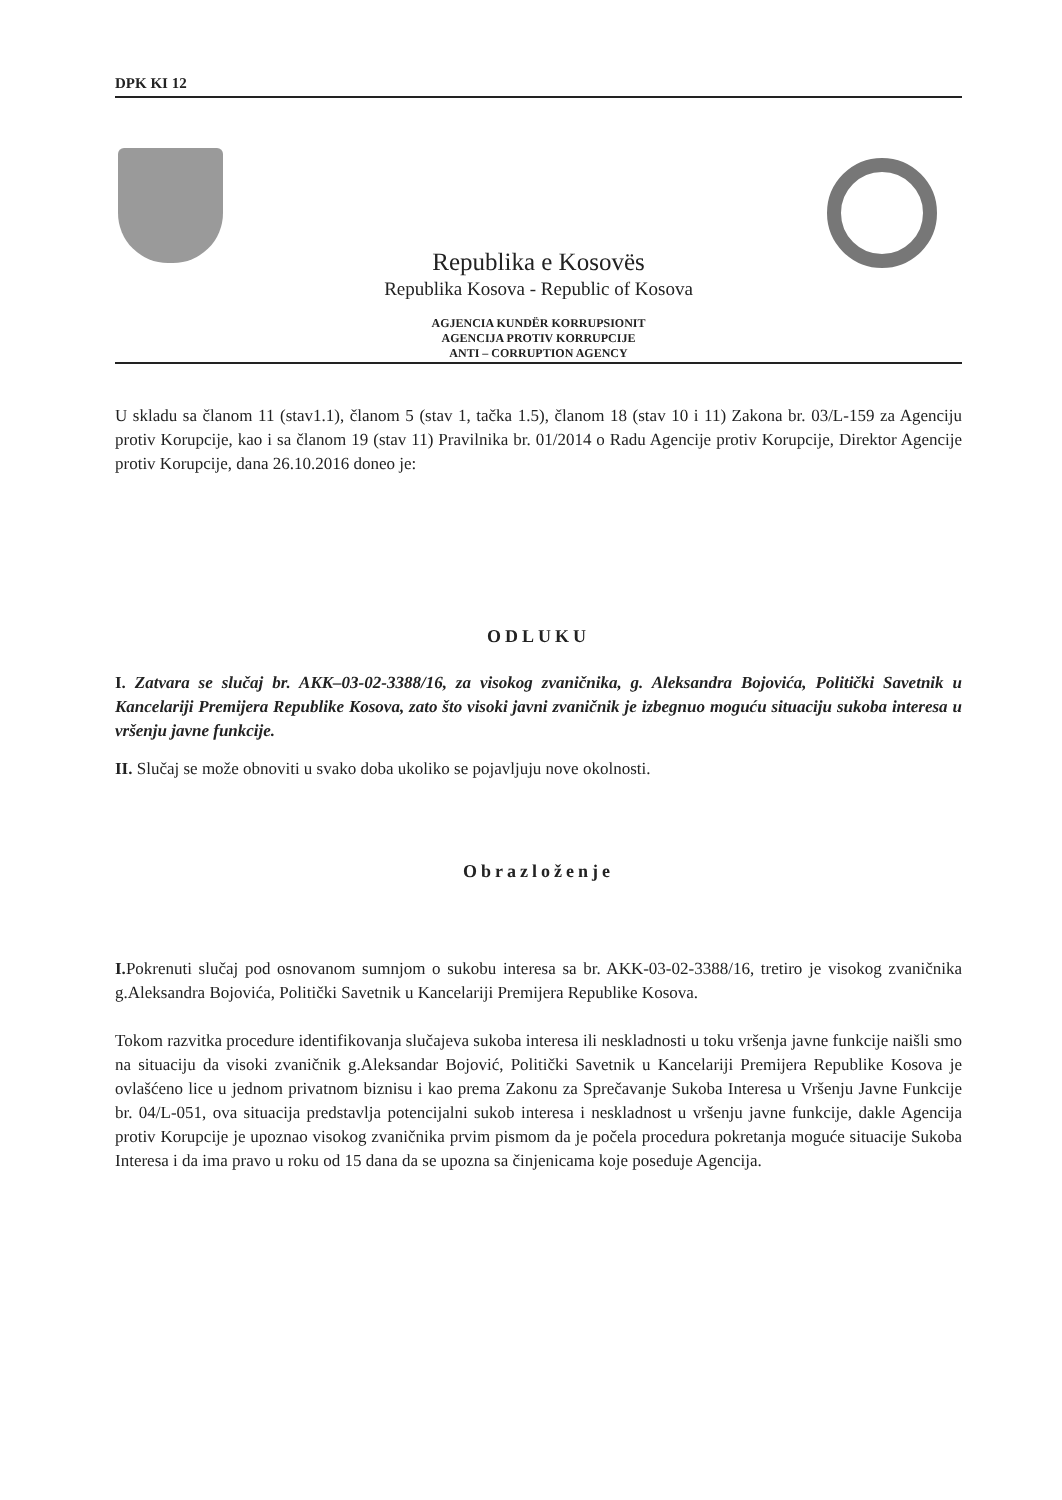DPK KI 12
Republika e Kosovës
Republika Kosova - Republic of Kosova
AGJENCIA KUNDËR KORRUPSIONIT
AGENCIJA PROTIV KORRUPCIJE
ANTI – CORRUPTION AGENCY
U skladu sa članom 11 (stav1.1), članom 5 (stav 1, tačka 1.5), članom 18 (stav 10 i 11) Zakona br. 03/L-159 za Agenciju protiv Korupcije, kao i sa članom 19 (stav 11) Pravilnika br. 01/2014 o Radu Agencije protiv Korupcije, Direktor Agencije protiv Korupcije, dana 26.10.2016 doneo je:
ODLUKU
I. Zatvara se slučaj br. AKK–03-02-3388/16, za visokog zvaničnika, g. Aleksandra Bojovića, Politički Savetnik u Kancelariji Premijera Republike Kosova, zato što visoki javni zvaničnik je izbegnuo moguću situaciju sukoba interesa u vršenju javne funkcije.
II. Slučaj se može obnoviti u svako doba ukoliko se pojavljuju nove okolnosti.
Obrazloženje
I. Pokrenuti slučaj pod osnovanom sumnjom o sukobu interesa sa br. AKK-03-02-3388/16, tretiro je visokog zvaničnika g.Aleksandra Bojovića, Politički Savetnik u Kancelariji Premijera Republike Kosova.
Tokom razvitka procedure identifikovanja slučajeva sukoba interesa ili neskladnosti u toku vršenja javne funkcije naišli smo na situaciju da visoki zvaničnik g.Aleksandar Bojović, Politički Savetnik u Kancelariji Premijera Republike Kosova je ovlašćeno lice u jednom privatnom biznisu i kao prema Zakonu za Sprečavanje Sukoba Interesa u Vršenju Javne Funkcije br. 04/L-051, ova situacija predstavlja potencijalni sukob interesa i neskladnost u vršenju javne funkcije, dakle Agencija protiv Korupcije je upoznao visokog zvaničnika prvim pismom da je počela procedura pokretanja moguće situacije Sukoba Interesa i da ima pravo u roku od 15 dana da se upozna sa činjenicama koje poseduje Agencija.